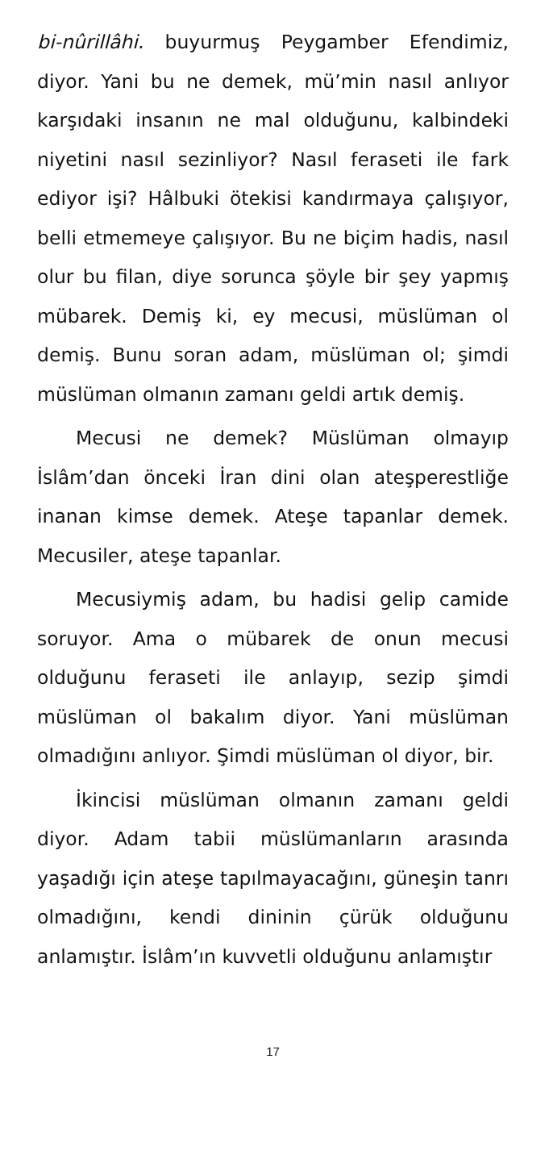bi-nûrillâhi. buyurmuş Peygamber Efendimiz, diyor. Yani bu ne demek, mü’min nasıl anlıyor karşıdaki insanın ne mal olduğunu, kalbindeki niyetini nasıl sezinliyor? Nasıl feraseti ile fark ediyor işi? Hâlbuki ötekisi kandırmaya çalışıyor, belli etmemeye çalışıyor. Bu ne biçim hadis, nasıl olur bu filan, diye sorunca şöyle bir şey yapmış mübarek. Demiş ki, ey mecusi, müslüman ol demiş. Bunu soran adam, müslüman ol; şimdi müslüman olmanın zamanı geldi artık demiş.
Mecusi ne demek? Müslüman olmayıp İslâm’dan önceki İran dini olan ateşperestliğe inanan kimse demek. Ateşe tapanlar demek. Mecusiler, ateşe tapanlar.
Mecusiymiş adam, bu hadisi gelip camide soruyor. Ama o mübarek de onun mecusi olduğunu feraseti ile anlayıp, sezip şimdi müslüman ol bakalım diyor. Yani müslüman olmadığını anlıyor. Şimdi müslüman ol diyor, bir.
İkincisi müslüman olmanın zamanı geldi diyor. Adam tabii müslümanların arasında yaşadığı için ateşe tapılmayacağını, güneşin tanrı olmadığını, kendi dininin çürük olduğunu anlamıştır. İslâm’ın kuvvetli olduğunu anlamıştır
17